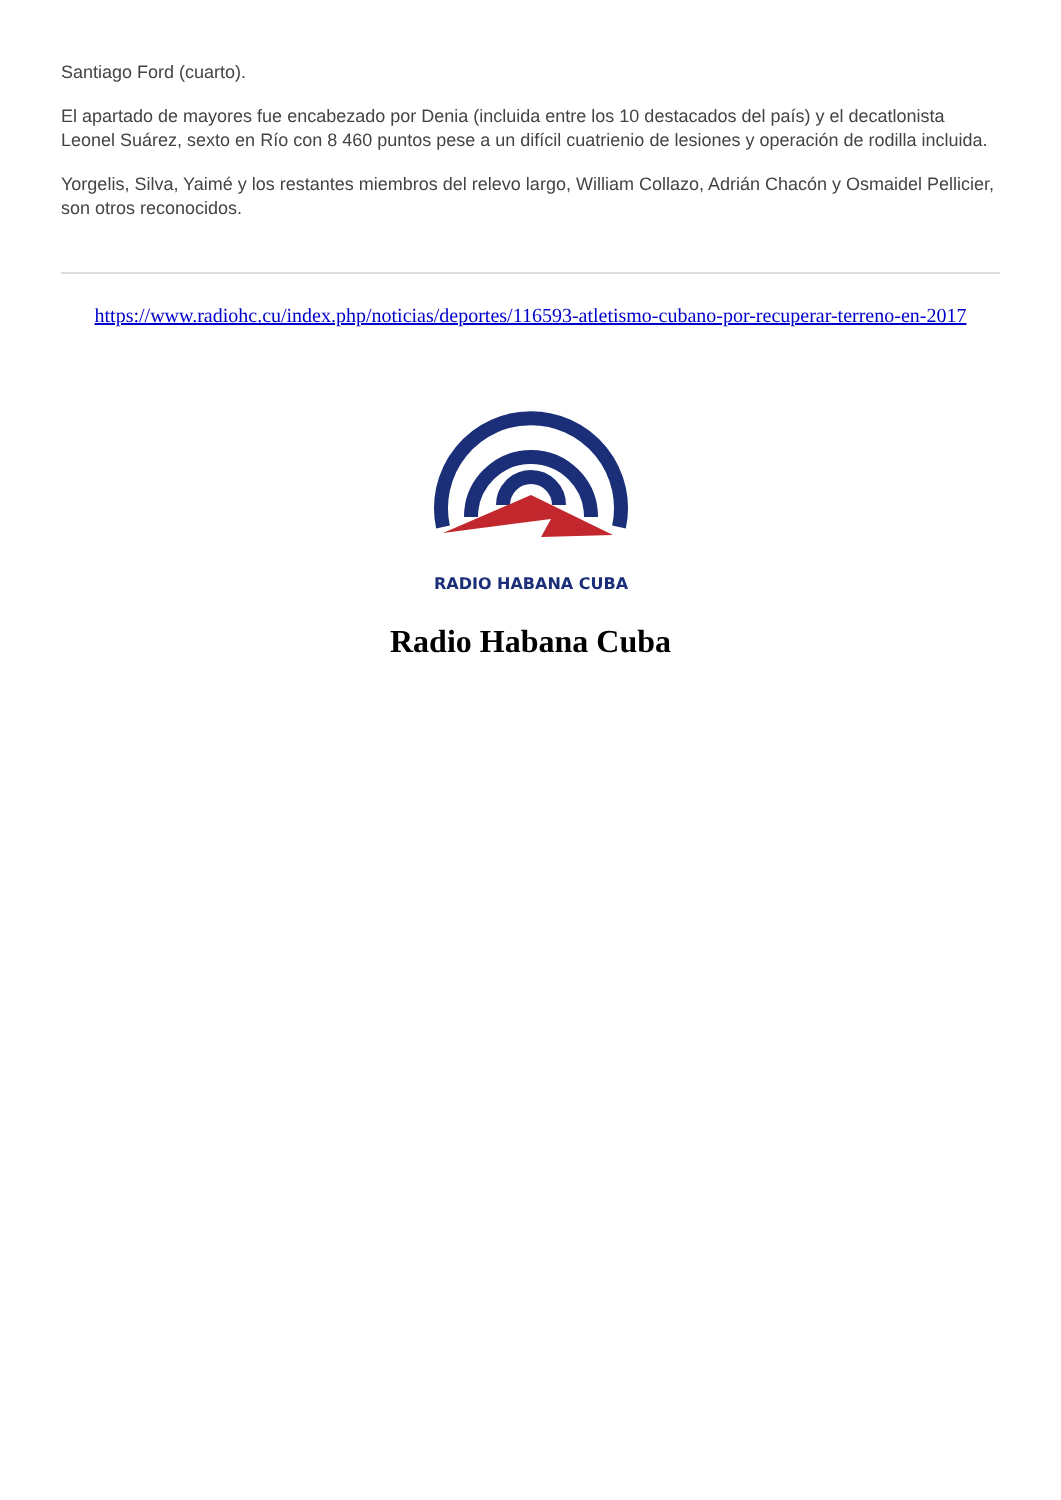Santiago Ford (cuarto).
El apartado de mayores fue encabezado por Denia (incluida entre los 10 destacados del país) y el decatlonista Leonel Suárez, sexto en Río con 8 460 puntos pese a un difícil cuatrienio de lesiones y operación de rodilla incluida.
Yorgelis, Silva, Yaimé y los restantes miembros del relevo largo, William Collazo, Adrián Chacón y Osmaidel Pellicier, son otros reconocidos.
https://www.radiohc.cu/index.php/noticias/deportes/116593-atletismo-cubano-por-recuperar-terreno-en-2017
RADIO HABANA CUBA
Radio Habana Cuba